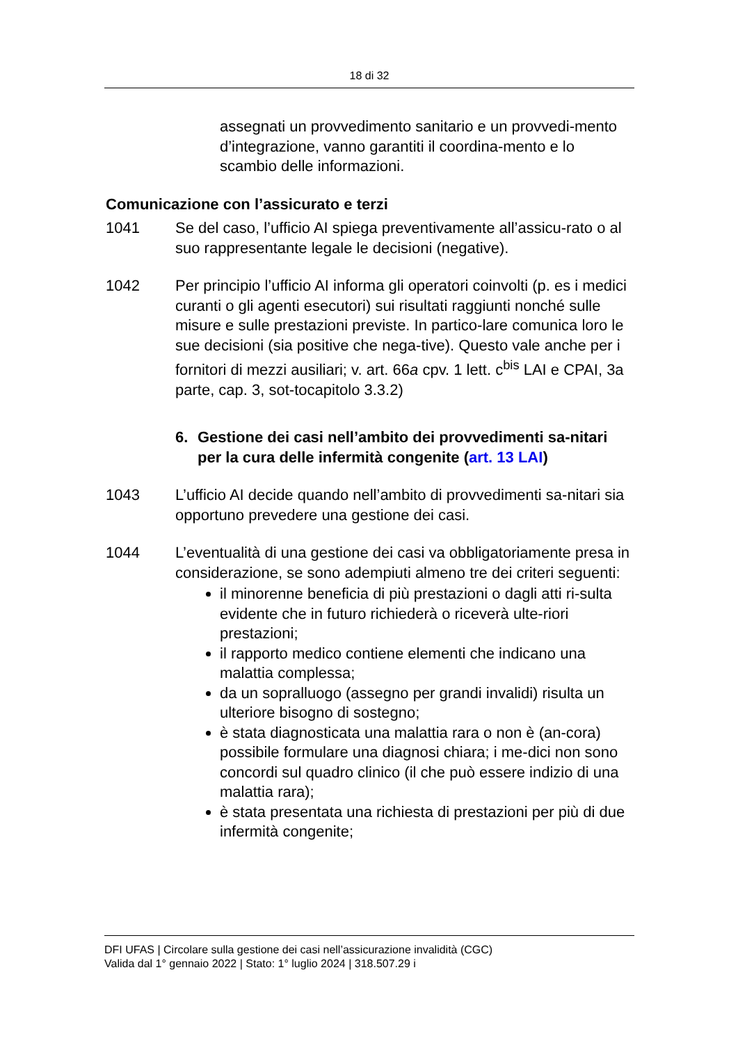18 di 32
assegnati un provvedimento sanitario e un provvedi-mento d’integrazione, vanno garantiti il coordina-mento e lo scambio delle informazioni.
Comunicazione con l’assicurato e terzi
1041 Se del caso, l’ufficio AI spiega preventivamente all’assicu-rato o al suo rappresentante legale le decisioni (negative).
1042 Per principio l’ufficio AI informa gli operatori coinvolti (p. es i medici curanti o gli agenti esecutori) sui risultati raggiunti nonché sulle misure e sulle prestazioni previste. In partico-lare comunica loro le sue decisioni (sia positive che nega-tive). Questo vale anche per i fornitori di mezzi ausiliari; v. art. 66a cpv. 1 lett. c<sup>bis</sup> LAI e CPAI, 3a parte, cap. 3, sot-tocapitolo 3.3.2)
6. Gestione dei casi nell’ambito dei provvedimenti sa-nitari per la cura delle infermità congenite (art. 13 LAI)
1043 L’ufficio AI decide quando nell’ambito di provvedimenti sa-nitari sia opportuno prevedere una gestione dei casi.
1044 L’eventualità di una gestione dei casi va obbligatoriamente presa in considerazione, se sono adempiuti almeno tre dei criteri seguenti:
il minorenne beneficia di più prestazioni o dagli atti ri-sulta evidente che in futuro richiederà o riceverà ulte-riori prestazioni;
il rapporto medico contiene elementi che indicano una malattia complessa;
da un sopralluogo (assegno per grandi invalidi) risulta un ulteriore bisogno di sostegno;
è stata diagnosticata una malattia rara o non è (an-cora) possibile formulare una diagnosi chiara; i me-dici non sono concordi sul quadro clinico (il che può essere indizio di una malattia rara);
è stata presentata una richiesta di prestazioni per più di due infermità congenite;
DFI UFAS | Circolare sulla gestione dei casi nell’assicurazione invalidità (CGC)
Valida dal 1° gennaio 2022 | Stato: 1° luglio 2024 | 318.507.29 i